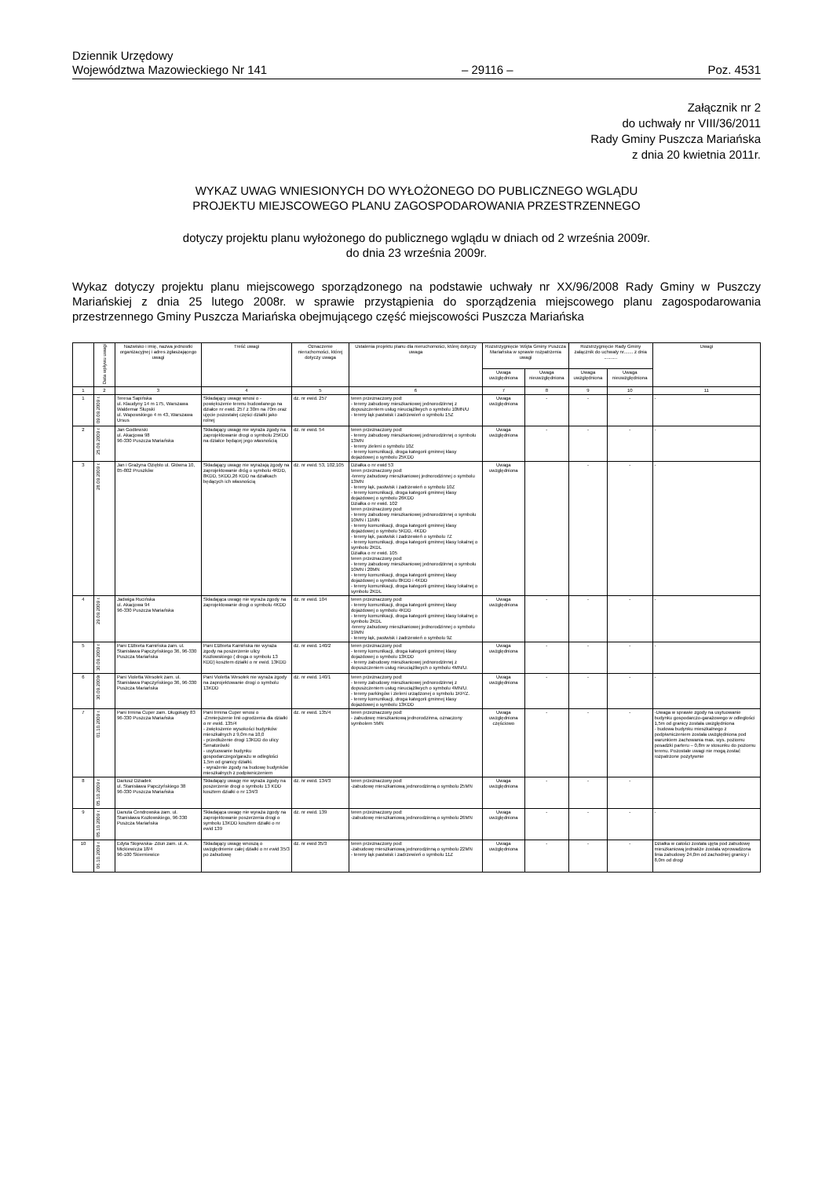Dziennik Urzędowy
Województwa Mazowieckiego Nr 141
– 29116 –
Poz. 4531
Załącznik nr 2
do uchwały nr VIII/36/2011
Rady Gminy Puszcza Mariańska
z dnia 20 kwietnia 2011r.
WYKAZ UWAG WNIESIONYCH DO WYŁOŻONEGO DO PUBLICZNEGO WGLĄDU
PROJEKTU MIEJSCOWEGO PLANU ZAGOSPODAROWANIA PRZESTRZENNEGO
dotyczy projektu planu wyłożonego do publicznego wglądu w dniach od 2 września 2009r.
do dnia 23 września 2009r.
Wykaz dotyczy projektu planu miejscowego sporządzonego na podstawie uchwały nr XX/96/2008 Rady Gminy w Puszczy Mariańskiej z dnia 25 lutego 2008r. w sprawie przystąpienia do sporządzenia miejscowego planu zagospodarowania przestrzennego Gminy Puszcza Mariańska obejmującego część miejscowości Puszcza Mariańska
| | Data wpływu uwagi | Nazwisko i imię, nazwa jednostki organizacyjnej i adres zgłaszającego uwagi | Treść uwagi | Oznaczenie nieruchomości, której dotyczy uwaga | Ustalenia projektu planu dla nieruchomości, której dotyczy uwaga | Rozstrzygnięcie Wójta Gminy Puszcza Mariańska w sprawie rozpatrzenia uwagi | | Rozstrzygnięcie Rady Gminy załącznik do uchwały nr....... z dnia .......... | | Uwagi |
| --- | --- | --- | --- | --- | --- | --- | --- | --- | --- | --- |
| | | | | | | Uwaga uwzględniona | Uwaga nieuwzględniona | Uwaga uwzględniona | Uwaga nieuwzględniona | |
| 1 | 2 | 3 | 4 | 5 | 6 | 7 | 8 | 9 | 10 | 11 |
| 1 | 09.09.2009 r. | Teresa Sapińska ul. Klaudyny 14 m 175, Warszawa Waldemar Słupski ul. Wapowskiego 4 m 43, Warszawa Ursus | Składający uwagę wnosi o - powiększenie terenu budowlanego na działce nr ewid. 257 z 30m na 70m oraz ujęcie pozostałej części działki jako rolnej | dz. nr ewid. 257 | teren przeznaczony pod: - tereny zabudowy mieszkaniowej jednorodzinnej z dopuszczeniem usług nieuciążliwych o symbolu 10MN/U - tereny łąk pastwisk i zadrzewień o symbolu 15Z | Uwaga uwzględniona | - | - | - | - |
| 2 | 25.09.2009 r. | Jan Godlewski ul. Akacjowa 98 96-330 Puszcza Mariańska | Składający uwagę nie wyraża zgody na zaprojektowanie drogi o symbolu 25KDD na działce będącej jego własnością | dz. nr ewid. 54 | teren przeznaczony pod: - tereny zabudowy mieszkaniowej jednorodzinnej o symbolu 13MN - tereny zieleni o symbolu 10Z - tereny komunikacji, droga kategorii gminnej klasy dojazdowej o symbolu 25KDD | Uwaga uwzględniona | - | - | - | - |
| 3 | 28.09.2009 r. | Jan i Grażyna Oziębło ul. Główna 10, 05-802 Pruszków | Składający uwagę nie wyrażają zgody na zaprojektowanie dróg o symbolu 4KDD, 8KDD, 5KDD,26 KDD na działkach będących ich własnością | dz. nr ewid. 53, 102,105 | Działka o nr ewid 53 teren przeznaczony pod: -tereny zabudowy mieszkaniowej jednorodzinnej o symbolu 13MN - tereny łąk, pastwisk i zadrzewień o symbolu 10Z - tereny komunikacji, droga kategorii gminnej klasy dojazdowej o symbolu 26KDD Działka o nr ewid. 102 teren przeznaczony pod: - tereny zabudowy mieszkaniowej jednorodzinnej o symbolu 10MN i 11MN - tereny komunikacji, droga kategorii gminnej klasy dojazdowej o symbolu 5KDD, 4KDD - tereny łąk, pastwisk i zadrzewień o symbolu 7Z - tereny komunikacji, droga kategorii gminnej klasy lokalnej o symbolu 2KDL Działka o nr ewid. 105 teren przeznaczony pod: - tereny zabudowy mieszkaniowej jednorodzinnej o symbolu 10MN i 20MN - tereny komunikacji, droga kategorii gminnej klasy dojazdowej o symbolu 8KDD i 4KDD - tereny komunikacji, droga kategorii gminnej klasy lokalnej o symbolu 2KDL | Uwaga uwzględniona | | - | - | - |
| 4 | 29.09.2009 r. | Jadwiga Rucińska ul. Akacjowa 94 96-330 Puszcza Mariańska | Składająca uwagę nie wyraża zgody na zaprojektowanie drogi o symbolu 4KDD | dz. nr ewid. 104 | teren przeznaczony pod: - tereny komunikacji, droga kategorii gminnej klasy dojazdowej o symbolu 4KDD - tereny komunikacji, droga kategorii gminnej klasy lokalnej o symbolu 2KDL -tereny zabudowy mieszkaniowej jednorodzinnej o symbolu 19MN - tereny łąk, pastwisk i zadrzewień o symbolu 9Z | Uwaga uwzględniona | - | - | - | - |
| 5 | 30.09.2009 r. | Pani Elżbieta Kamińska zam. ul. Stanisława Papczyńskiego 36, 96-330 Puszcza Mariańska | Pani Elżbieta Kamińska nie wyraża zgody na poszerzenie ulicy Kozłowskiego ( droga o symbolu 13 KDD) kosztem działki o nr ewid. 13KDD | dz. nr ewid. 140/2 | teren przeznaczony pod: - tereny komunikacji, droga kategorii gminnej klasy dojazdowej o symbolu 13KDD - tereny zabudowy mieszkaniowej jednorodzinnej z dopuszczeniem usług nieuciążliwych o symbolu 4MN/U. | Uwaga uwzględniona | - | - | - | - |
| 6 | 30.09.2009r | Pani Violetta Wesołek zam. ul. Stanisława Papczyńskiego 36, 96-330 Puszcza Mariańska | Pani Violetta Wesołek nie wyraża zgody na zaprojektowanie drogi o symbolu 13KDD | dz. nr ewid. 140/1 | teren przeznaczony pod: - tereny zabudowy mieszkaniowej jednorodzinnej z dopuszczeniem usług nieuciążliwych o symbolu 4MN/U. - tereny parkingów i zieleni urządzonej o symbolu 1KP/Z. - tereny komunikacji, droga kategorii gminnej klasy dojazdowej o symbolu 13KDD | Uwaga uwzględniona | - | - | - | - |
| 7 | 01.10.2009 r. | Pani Irmina Cuper zam. Długokąty 83 96-330 Puszcza Mariańska | Pani Irmina Cuper wnosi o -Zmniejszenie linii ogrodzenia dla działki o nr ewid. 135/4 - zwiększenie wysokości budynków mieszkalnych z 9,0m na 10,0 - przedłużenie drogi 13KDD do ulicy Senatorówki - usytuowanie budynku gospodarczego/garażu w odległości 1,5m od granicy działki. - wyrażenie zgody na budowę budynków mieszkalnych z podpiwniczeniem | dz. nr ewid. 135/4 | teren przeznaczony pod: - zabudowę mieszkaniową jednorodzinna, oznaczony symbolem 5MN | Uwaga uwzględniona częściowo | - | - | - | -Uwaga w sprawie zgody na usytuowanie budynku gospodarczo-garażowego w odległości 1,5m od granicy została uwzględniona - budowa budynku mieszkalnego z podpiwniczeniem została uwzględniona pod warunkiem zachowania max. wys. poziomu posadzki parteru – 0,8m w stosunku do poziomu terenu. Pozostałe uwagi nie mogą zostać rozpatrzone pozytywnie |
| 8 | 05.10.2009 r. | Dariusz Dziadek ul. Stanisława Papczyńskiego 38 96-330 Puszcza Mariańska | Składający uwagę nie wyraża zgody na poszerzenie drogi o symbolu 13 KDD kosztem działki o nr 134/3 | dz. nr ewid. 134/3 | teren przeznaczony pod: -zabudowę mieszkaniową jednorodzinną o symbolu 25MN | Uwaga uwzględniona | - | - | - | |
| 9 | 05.10.2009 r. | Danuta Cendrowska zam. ul. Stanisława Kozłowskiego, 96-330 Puszcza Mariańska | Składająca uwagę nie wyraża zgody na zaprojektowanie poszerzenia drogi o symbolu 13KDD kosztem działki o nr ewid 139 | dz. nr ewid. 139 | teren przeznaczony pod: -zabudowę mieszkaniową jednorodzinną o symbolu 26MN | Uwaga uwzględniona | - | - | - | - |
| 10 | 06.10.2009 r. | Edyta Słojewska- Zdun zam. ul. A. Mickiewicza 18/4 96-100 Skierniewice | Składający uwagę wnoszą o uwzględnienie całej działki o nr ewid 35/3 po zabudowę | dz. nr ewid 35/3 | teren przeznaczony pod: -zabudowę mieszkaniową jednorodzinną o symbolu 22MN - tereny łąk pastwisk i zadrzewień o symbolu 11Z | Uwaga uwzględniona | - | - | - | Działka w całości została ujęta pod zabudowę mieszkaniową jednakże została wprowadzona linia zabudowy 24,0m od zachodniej granicy i 8,0m od drogi |